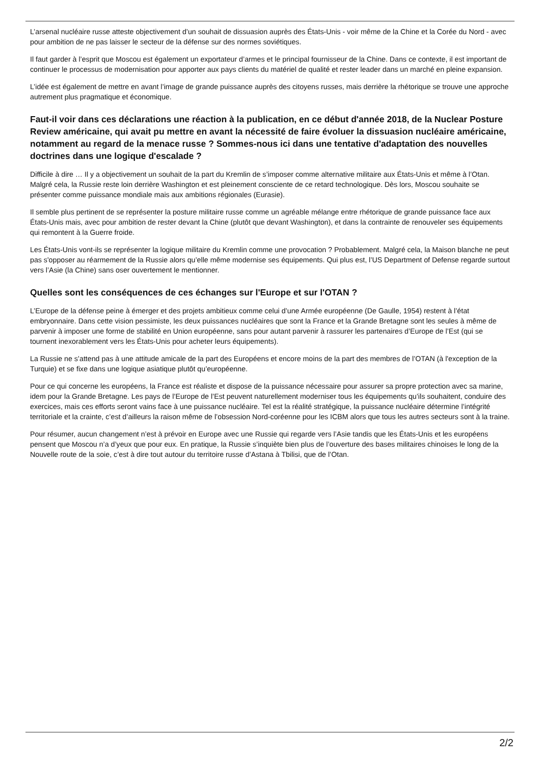L’arsenal nucléaire russe atteste objectivement d’un souhait de dissuasion auprès des États-Unis - voir même de la Chine et la Corée du Nord - avec pour ambition de ne pas laisser le secteur de la défense sur des normes soviétiques.
Il faut garder à l’esprit que Moscou est également un exportateur d’armes et le principal fournisseur de la Chine. Dans ce contexte, il est important de continuer le processus de modernisation pour apporter aux pays clients du matériel de qualité et rester leader dans un marché en pleine expansion.
L’idée est également de mettre en avant l’image de grande puissance auprès des citoyens russes, mais derrière la rhétorique se trouve une approche autrement plus pragmatique et économique.
Faut-il voir dans ces déclarations une réaction à la publication, en ce début d'année 2018, de la Nuclear Posture Review américaine, qui avait pu mettre en avant la nécessité de faire évoluer la dissuasion nucléaire américaine, notamment au regard de la menace russe ? Sommes-nous ici dans une tentative d'adaptation des nouvelles doctrines dans une logique d'escalade ?
Difficile à dire … Il y a objectivement un souhait de la part du Kremlin de s’imposer comme alternative militaire aux États-Unis et même à l’Otan. Malgré cela, la Russie reste loin derrière Washington et est pleinement consciente de ce retard technologique. Dès lors, Moscou souhaite se présenter comme puissance mondiale mais aux ambitions régionales (Eurasie).
Il semble plus pertinent de se représenter la posture militaire russe comme un agréable mélange entre rhétorique de grande puissance face aux États-Unis mais, avec pour ambition de rester devant la Chine (plutôt que devant Washington), et dans la contrainte de renouveler ses équipements qui remontent à la Guerre froide.
Les États-Unis vont-ils se représenter la logique militaire du Kremlin comme une provocation ? Probablement. Malgré cela, la Maison blanche ne peut pas s'opposer au réarmement de la Russie alors qu’elle même modernise ses équipements. Qui plus est, l’US Department of Defense regarde surtout vers l’Asie (la Chine) sans oser ouvertement le mentionner.
Quelles sont les conséquences de ces échanges sur l'Europe et sur l'OTAN ?
L’Europe de la défense peine à émerger et des projets ambitieux comme celui d’une Armée européenne (De Gaulle, 1954) restent à l’état embryonnaire. Dans cette vision pessimiste, les deux puissances nucléaires que sont la France et la Grande Bretagne sont les seules à même de parvenir à imposer une forme de stabilité en Union européenne, sans pour autant parvenir à rassurer les partenaires d’Europe de l’Est (qui se tournent inexorablement vers les États-Unis pour acheter leurs équipements).
La Russie ne s’attend pas à une attitude amicale de la part des Européens et encore moins de la part des membres de l’OTAN (à l'exception de la Turquie) et se fixe dans une logique asiatique plutôt qu’européenne.
Pour ce qui concerne les européens, la France est réaliste et dispose de la puissance nécessaire pour assurer sa propre protection avec sa marine, idem pour la Grande Bretagne. Les pays de l’Europe de l’Est peuvent naturellement moderniser tous les équipements qu’ils souhaitent, conduire des exercices, mais ces efforts seront vains face à une puissance nucléaire. Tel est la réalité stratégique, la puissance nucléaire détermine l’intégrité territoriale et la crainte, c’est d’ailleurs la raison même de l’obsession Nord-coréenne pour les ICBM alors que tous les autres secteurs sont à la traine.
Pour résumer, aucun changement n’est à prévoir en Europe avec une Russie qui regarde vers l’Asie tandis que les États-Unis et les européens pensent que Moscou n’a d’yeux que pour eux. En pratique, la Russie s’inquiète bien plus de l’ouverture des bases militaires chinoises le long de la Nouvelle route de la soie, c’est à dire tout autour du territoire russe d’Astana à Tbilisi, que de l’Otan.
2/2